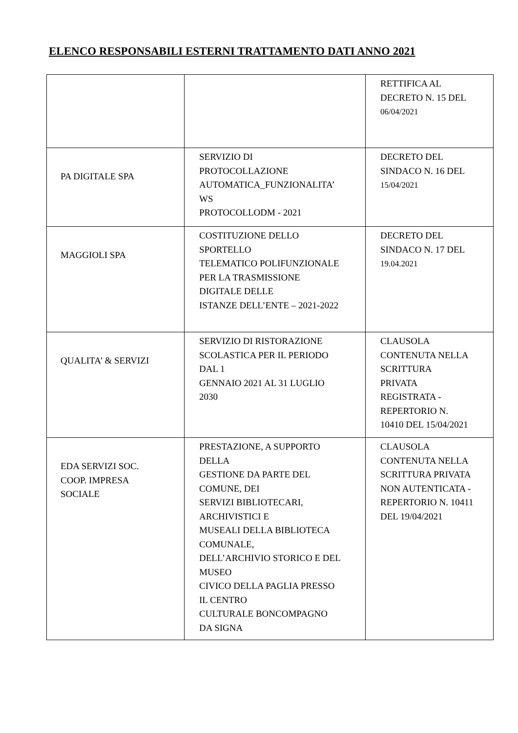ELENCO RESPONSABILI ESTERNI TRATTAMENTO DATI ANNO 2021
| | | RETTIFICA AL DECRETO N. 15 DEL 06/04/2021 |
| PA DIGITALE SPA | SERVIZIO DI PROTOCOLLAZIONE AUTOMATICA_FUNZIONALITA’ WS PROTOCOLLODM - 2021 | DECRETO DEL SINDACO N. 16 DEL 15/04/2021 |
| MAGGIOLI SPA | COSTITUZIONE DELLO SPORTELLO TELEMATICO POLIFUNZIONALE PER LA TRASMISSIONE DIGITALE DELLE ISTANZE DELL’ENTE – 2021-2022 | DECRETO DEL SINDACO N. 17 DEL 19.04.2021 |
| QUALITA’ & SERVIZI | SERVIZIO DI RISTORAZIONE SCOLASTICA PER IL PERIODO DAL 1 GENNAIO 2021 AL 31 LUGLIO 2030 | CLAUSOLA CONTENUTA NELLA SCRITTURA PRIVATA REGISTRATA - REPERTORIO N. 10410 DEL 15/04/2021 |
| EDA SERVIZI SOC. COOP. IMPRESA SOCIALE | PRESTAZIONE, A SUPPORTO DELLA GESTIONE DA PARTE DEL COMUNE, DEI SERVIZI BIBLIOTECARI, ARCHIVISTICI E MUSEALI DELLA BIBLIOTECA COMUNALE, DELL’ARCHIVIO STORICO E DEL MUSEO CIVICO DELLA PAGLIA PRESSO IL CENTRO CULTURALE BONCOMPAGNO DA SIGNA | CLAUSOLA CONTENUTA NELLA SCRITTURA PRIVATA NON AUTENTICATA - REPERTORIO N. 10411 DEL 19/04/2021 |